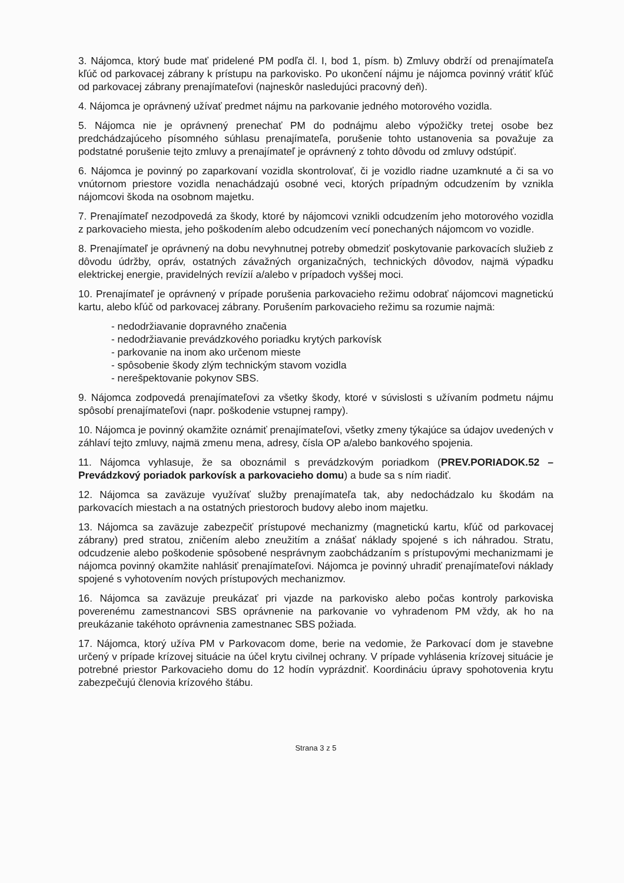3. Nájomca, ktorý bude mať pridelené PM podľa čl. I, bod 1, písm. b) Zmluvy obdrží od prenajímateľa kľúč od parkovacej zábrany k prístupu na parkovisko. Po ukončení nájmu je nájomca povinný vrátiť kľúč od parkovacej zábrany prenajímateľovi (najneskôr nasledujúci pracovný deň).
4. Nájomca je oprávnený užívať predmet nájmu na parkovanie jedného motorového vozidla.
5. Nájomca nie je oprávnený prenechať PM do podnájmu alebo výpožičky tretej osobe bez predchádzajúceho písomného súhlasu prenajímateľa, porušenie tohto ustanovenia sa považuje za podstatné porušenie tejto zmluvy a prenajímateľ je oprávnený z tohto dôvodu od zmluvy odstúpiť.
6. Nájomca je povinný po zaparkovaní vozidla skontrolovať, či je vozidlo riadne uzamknuté a či sa vo vnútornom priestore vozidla nenachádzajú osobné veci, ktorých prípadným odcudzením by vznikla nájomcovi škoda na osobnom majetku.
7. Prenajímateľ nezodpovedá za škody, ktoré by nájomcovi vznikli odcudzením jeho motorového vozidla z parkovacieho miesta, jeho poškodením alebo odcudzením vecí ponechaných nájomcom vo vozidle.
8. Prenajímateľ je oprávnený na dobu nevyhnutnej potreby obmedziť poskytovanie parkovacích služieb z dôvodu údržby, opráv, ostatných závažných organizačných, technických dôvodov, najmä výpadku elektrickej energie, pravidelných revízií a/alebo v prípadoch vyššej moci.
10. Prenajímateľ je oprávnený v prípade porušenia parkovacieho režimu odobrať nájomcovi magnetickú kartu, alebo kľúč od parkovacej zábrany. Porušením parkovacieho režimu sa rozumie najmä:
- nedodržiavanie dopravného značenia
- nedodržiavanie prevádzkového poriadku krytých parkovísk
- parkovanie na inom ako určenom mieste
- spôsobenie škody zlým technickým stavom vozidla
- nerešpektovanie pokynov SBS.
9. Nájomca zodpovedá prenajímateľovi za všetky škody, ktoré v súvislosti s užívaním podmetu nájmu spôsobí prenajímateľovi (napr. poškodenie vstupnej rampy).
10. Nájomca je povinný okamžite oznámiť prenajímateľovi, všetky zmeny týkajúce sa údajov uvedených v záhlaví tejto zmluvy, najmä zmenu mena, adresy, čísla OP a/alebo bankového spojenia.
11. Nájomca vyhlasuje, že sa oboznámil s prevádzkovým poriadkom (PREV.PORIADOK.52 – Prevádzkový poriadok parkovísk a parkovacieho domu) a bude sa s ním riadiť.
12. Nájomca sa zaväzuje využívať služby prenajímateľa tak, aby nedochádzalo ku škodám na parkovacích miestach a na ostatných priestoroch budovy alebo inom majetku.
13. Nájomca sa zaväzuje zabezpečiť prístupové mechanizmy (magnetickú kartu, kľúč od parkovacej zábrany) pred stratou, zničením alebo zneužitím a znášať náklady spojené s ich náhradou. Stratu, odcudzenie alebo poškodenie spôsobené nesprávnym zaobchádzaním s prístupovými mechanizmami je nájomca povinný okamžite nahlásiť prenajímateľovi. Nájomca je povinný uhradiť prenajímateľovi náklady spojené s vyhotovením nových prístupových mechanizmov.
16. Nájomca sa zaväzuje preukázať pri vjazde na parkovisko alebo počas kontroly parkoviska poverenému zamestnancovi SBS oprávnenie na parkovanie vo vyhradenom PM vždy, ak ho na preukázanie takéhoto oprávnenia zamestnanec SBS požiada.
17. Nájomca, ktorý užíva PM v Parkovacom dome, berie na vedomie, že Parkovací dom je stavebne určený v prípade krízovej situácie na účel krytu civilnej ochrany. V prípade vyhlásenia krízovej situácie je potrebné priestor Parkovacieho domu do 12 hodín vyprázdniť. Koordináciu úpravy spohotovenia krytu zabezpečujú členovia krízového štábu.
Strana 3 z 5